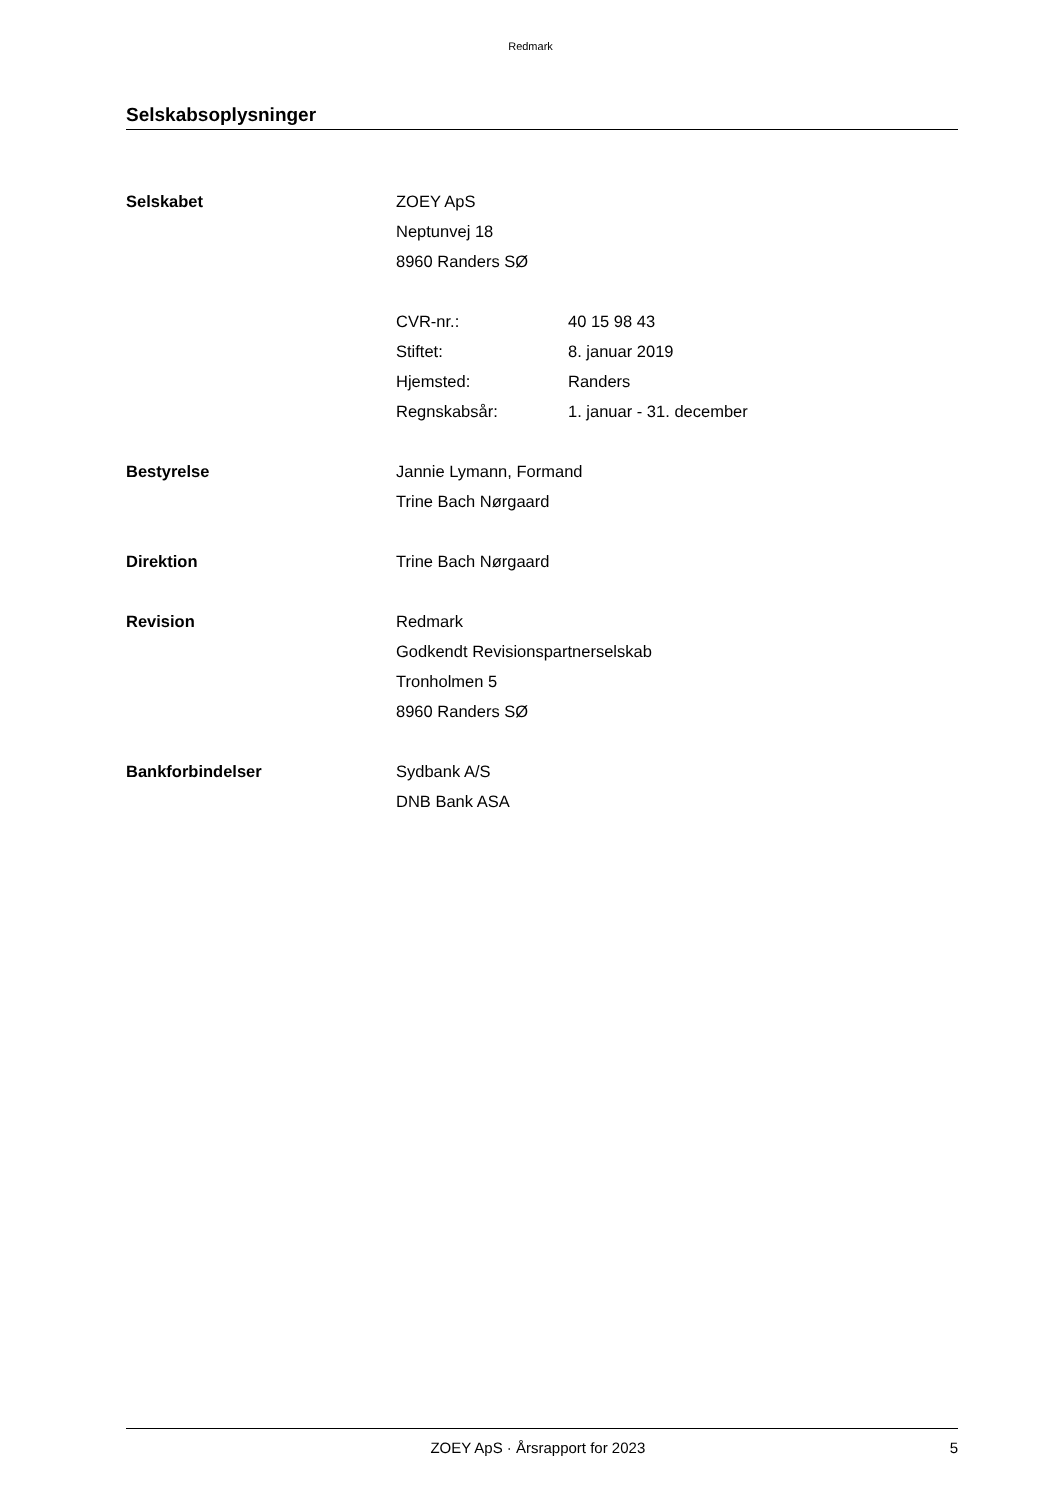Redmark
Selskabsoplysninger
Selskabet ZOEY ApS
Neptunvej 18
8960 Randers SØ
CVR-nr.: 40 15 98 43
Stiftet: 8. januar 2019
Hjemsted: Randers
Regnskabsår: 1. januar - 31. december
Bestyrelse Jannie Lymann, Formand
Trine Bach Nørgaard
Direktion Trine Bach Nørgaard
Revision Redmark
Godkendt Revisionspartnerselskab
Tronholmen 5
8960 Randers SØ
Bankforbindelser Sydbank A/S
DNB Bank ASA
ZOEY ApS · Årsrapport for 2023 5